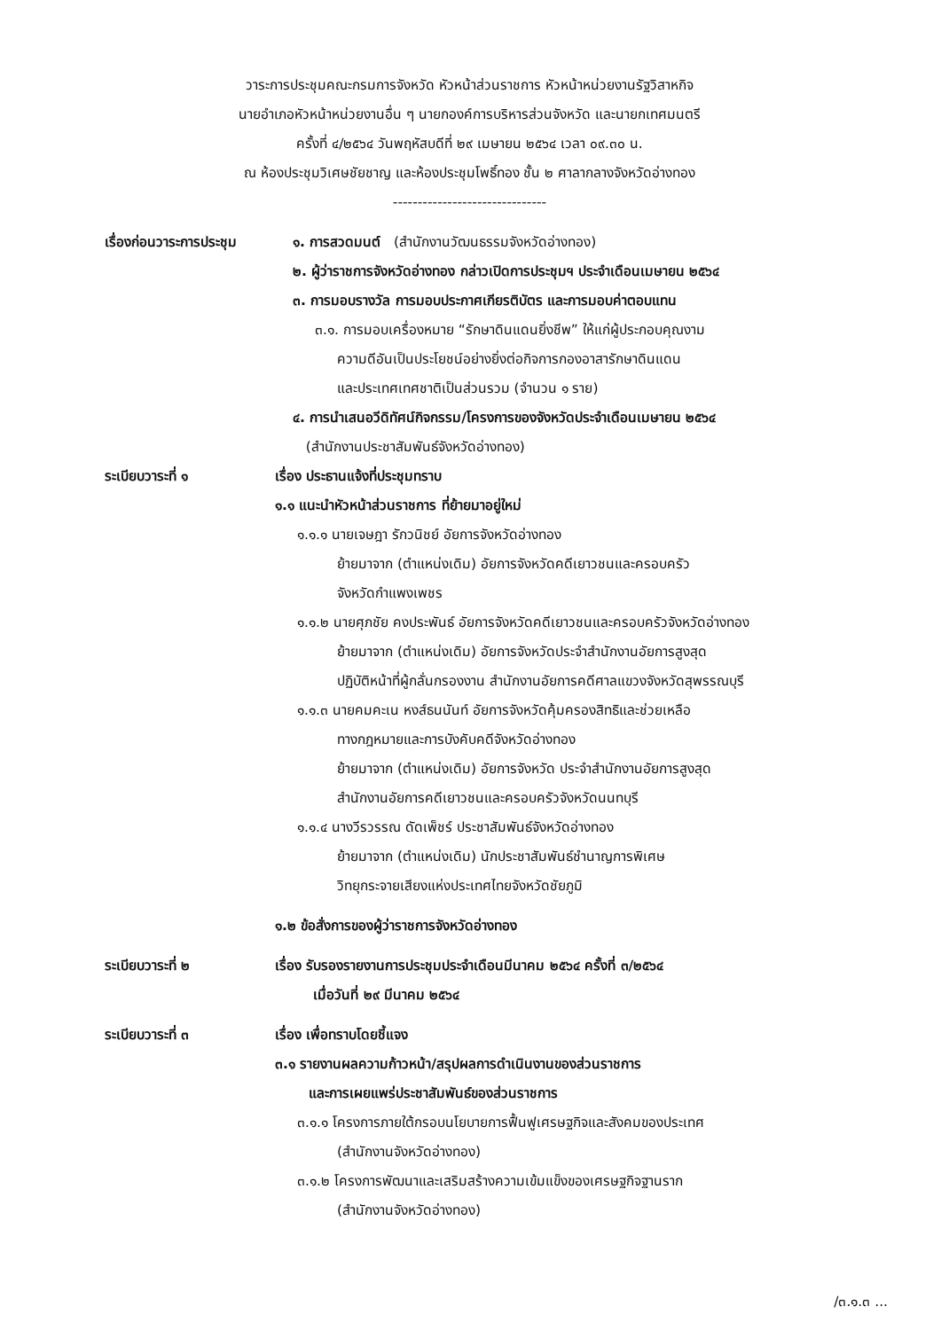วาระการประชุมคณะกรมการจังหวัด หัวหน้าส่วนราชการ หัวหน้าหน่วยงานรัฐวิสาหกิจ
นายอำเภอหัวหน้าหน่วยงานอื่น ๆ นายกองค์การบริหารส่วนจังหวัด และนายกเทศมนตรี
ครั้งที่ ๔/๒๕๖๔ วันพฤหัสบดีที่ ๒๙ เมษายน ๒๕๖๔ เวลา ๐๙.๓๐ น.
ณ ห้องประชุมวิเศษชัยชาญ และห้องประชุมโพธิ์ทอง ชั้น ๒ ศาลากลางจังหวัดอ่างทอง
-------------------------------
เรื่องก่อนวาระการประชุม
๑. การสวดมนต์ (สำนักงานวัฒนธรรมจังหวัดอ่างทอง)
๒. ผู้ว่าราชการจังหวัดอ่างทอง กล่าวเปิดการประชุมฯ ประจำเดือนเมษายน ๒๕๖๔
๓. การมอบรางวัล การมอบประกาศเกียรติบัตร และการมอบค่าตอบแทน
๓.๑. การมอบเครื่องหมาย “รักษาดินแดนยิ่งชีพ” ให้แก่ผู้ประกอบคุณงาม
ความดีอันเป็นประโยชน์อย่างยิ่งต่อกิจการกองอาสารักษาดินแดน
และประเทศเทศชาติเป็นส่วนรวม (จำนวน ๑ ราย)
๔. การนำเสนอวีดิทัศน์กิจกรรม/โครงการของจังหวัดประจำเดือนเมษายน ๒๕๖๔
(สำนักงานประชาสัมพันธ์จังหวัดอ่างทอง)
ระเบียบวาระที่ ๑ เรื่อง ประธานแจ้งที่ประชุมทราบ
๑.๑ แนะนำหัวหน้าส่วนราชการ ที่ย้ายมาอยู่ใหม่
๑.๑.๑ นายเจษฎา รักวนิชย์ อัยการจังหวัดอ่างทอง
ย้ายมาจาก (ตำแหน่งเดิม) อัยการจังหวัดคดีเยาวชนและครอบครัว
จังหวัดกำแพงเพชร
๑.๑.๒ นายศุภชัย คงประพันธ์ อัยการจังหวัดคดีเยาวชนและครอบครัวจังหวัดอ่างทอง
ย้ายมาจาก (ตำแหน่งเดิม) อัยการจังหวัดประจำสำนักงานอัยการสูงสุด
ปฏิบัติหน้าที่ผู้กลั่นกรองงาน สำนักงานอัยการคดีศาลแขวงจังหวัดสุพรรณบุรี
๑.๑.๓ นายคมคะเน หงส์ธนนันท์ อัยการจังหวัดคุ้มครองสิทธิและช่วยเหลือ
ทางกฎหมายและการบังคับคดีจังหวัดอ่างทอง
ย้ายมาจาก (ตำแหน่งเดิม) อัยการจังหวัด ประจำสำนักงานอัยการสูงสุด
สำนักงานอัยการคดีเยาวชนและครอบครัวจังหวัดนนทบุรี
๑.๑.๔ นางวีรวรรณ ดัดเพ็ชร์ ประชาสัมพันธ์จังหวัดอ่างทอง
ย้ายมาจาก (ตำแหน่งเดิม) นักประชาสัมพันธ์ชำนาญการพิเศษ
วิทยุกระจายเสียงแห่งประเทศไทยจังหวัดชัยภูมิ
๑.๒ ข้อสั่งการของผู้ว่าราชการจังหวัดอ่างทอง
ระเบียบวาระที่ ๒ เรื่อง รับรองรายงานการประชุมประจำเดือนมีนาคม ๒๕๖๔ ครั้งที่ ๓/๒๕๖๔
เมื่อวันที่ ๒๙ มีนาคม ๒๕๖๔
ระเบียบวาระที่ ๓ เรื่อง เพื่อทราบโดยชี้แจง
๓.๑ รายงานผลความก้าวหน้า/สรุปผลการดำเนินงานของส่วนราชการ
และการเผยแพร่ประชาสัมพันธ์ของส่วนราชการ
๓.๑.๑ โครงการภายใต้กรอบนโยบายการฟื้นฟูเศรษฐกิจและสังคมของประเทศ
(สำนักงานจังหวัดอ่างทอง)
๓.๑.๒ โครงการพัฒนาและเสริมสร้างความเข้มแข็งของเศรษฐกิจฐานราก
(สำนักงานจังหวัดอ่างทอง)
/๓.๑.๓ ...